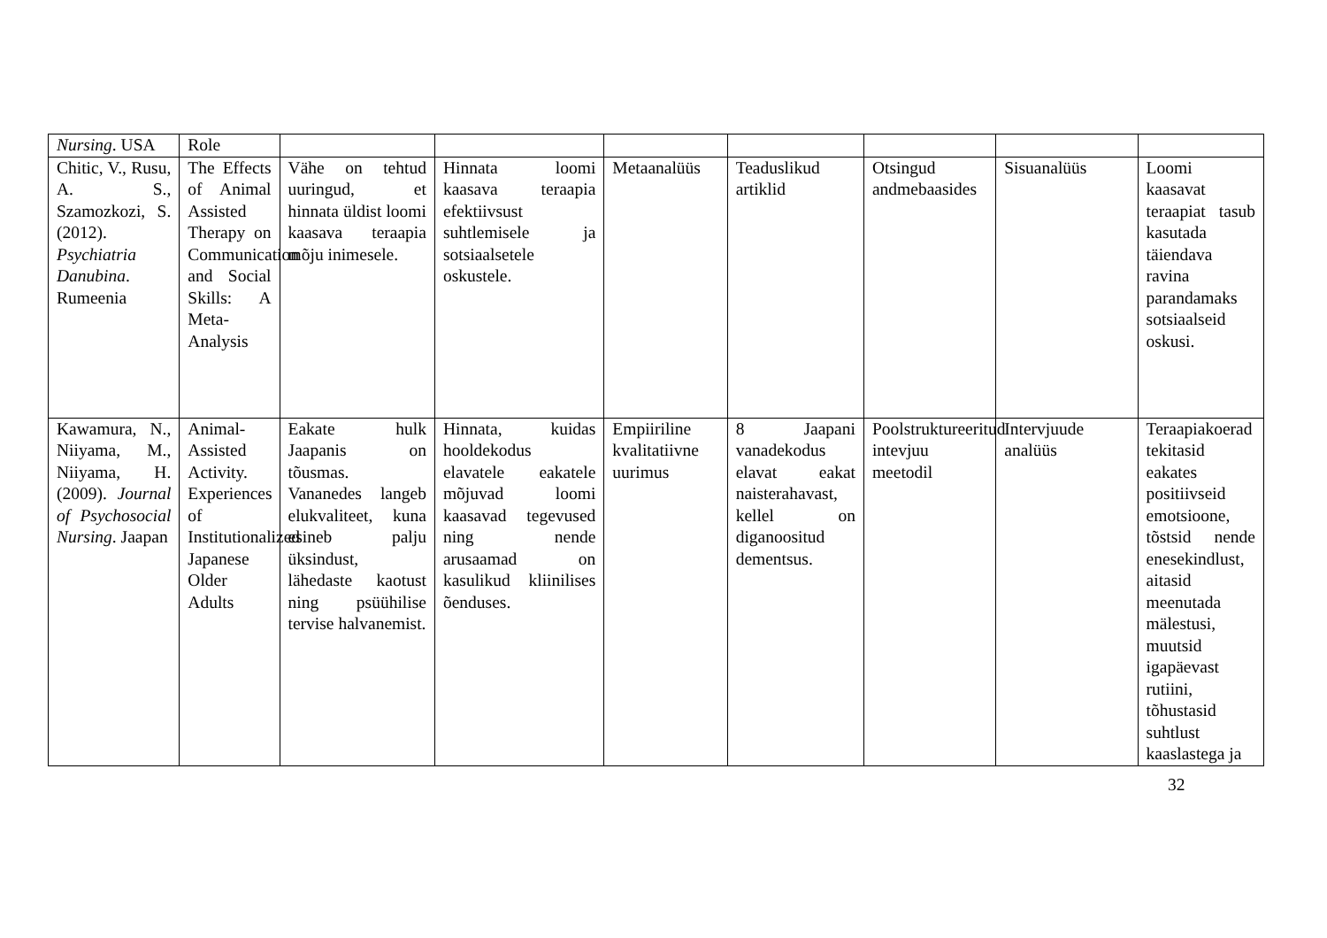| Nursing . USA | Role | | | | | | | |
| Chitic, V., Rusu, A. S., Szamozkozi, S. (2012). Psychiatria Danubina . Rumeenia | The Effects of Animal Assisted Therapy on Communication and Social Skills: A Meta-Analysis | Vähe on tehtud uuringud, et hinnata üldist loomi kaasava teraapia mõju inimesele. | Hinnata loomi kaasava teraapia efektiivsust suhtlemisele ja sotsiaalsetele oskustele. | Metaanalüüs | Teaduslikud artiklid | Otsingud andmebaasides | Sisuanalüüs | Loomi kaasavat teraapiat tasub kasutada täiendava ravina parandamaks sotsiaalseid oskusi. |
| Kawamura, N., Niiyama, M., Niiyama, H. (2009). Journal of Psychosocial Nursing . Jaapan | Animal-Assisted Activity. Experiences of Institutionalized Japanese Older Adults | Eakate hulk Jaapanis on tõusmas. Vananedes langeb elukvaliteet, kuna esineb palju üksindust, lähedaste kaotust ning psüühilise tervise halvanemist. | Hinnata, kuidas hooldekodus elavatele eakatele mõjuvad loomi kaasavad tegevused ning nende arusaamad on kasulikud kliinilises õenduses. | Empiiriline kvalitatiivne uurimus | 8 Jaapani vanadekodus elavat eakat naisterahavast, kellel on diganoositud dementsus. | Poolstruktureeritud intevjuu meetodil | Intervjuude analüüs | Teraapiakoerad tekitasid eakates positiivseid emotsioone, tõstsid nende enesekindlust, aitasid meenutada mälestusi, muutsid igapäevast rutiini, tõhustasid suhtlust kaaslastega ja |
32